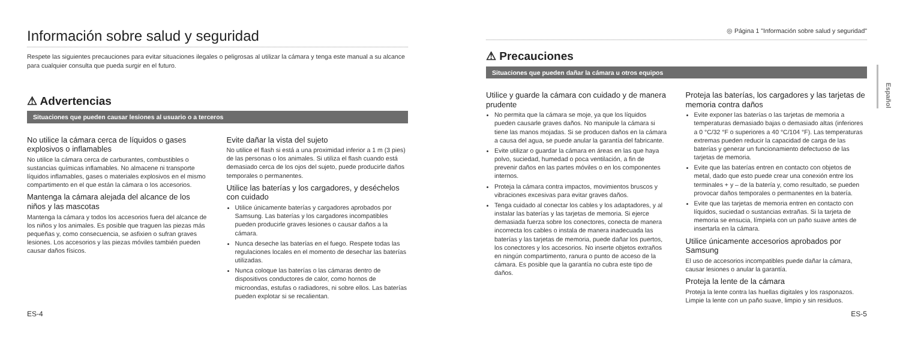Información sobre salud y seguridad
Respete las siguientes precauciones para evitar situaciones ilegales o peligrosas al utilizar la cámara y tenga este manual a su alcance para cualquier consulta que pueda surgir en el futuro.
⚠ Advertencias
Situaciones que pueden causar lesiones al usuario o a terceros
No utilice la cámara cerca de líquidos o gases explosivos o inflamables
No utilice la cámara cerca de carburantes, combustibles o sustancias químicas inflamables. No almacene ni transporte líquidos inflamables, gases o materiales explosivos en el mismo compartimento en el que están la cámara o los accesorios.
Mantenga la cámara alejada del alcance de los niños y las mascotas
Mantenga la cámara y todos los accesorios fuera del alcance de los niños y los animales. Es posible que traguen las piezas más pequeñas y, como consecuencia, se asfixien o sufran graves lesiones. Los accesorios y las piezas móviles también pueden causar daños físicos.
Evite dañar la vista del sujeto
No utilice el flash si está a una proximidad inferior a 1 m (3 pies) de las personas o los animales. Si utiliza el flash cuando está demasiado cerca de los ojos del sujeto, puede producirle daños temporales o permanentes.
Utilice las baterías y los cargadores, y deséchelos con cuidado
Utilice únicamente baterías y cargadores aprobados por Samsung. Las baterías y los cargadores incompatibles pueden producirle graves lesiones o causar daños a la cámara.
Nunca deseche las baterías en el fuego. Respete todas las regulaciones locales en el momento de desechar las baterías utilizadas.
Nunca coloque las baterías o las cámaras dentro de dispositivos conductores de calor, como hornos de microondas, estufas o radiadores, ni sobre ellos. Las baterías pueden explotar si se recalientan.
ES-4
◎ Página 1 "Información sobre salud y seguridad"
⚠ Precauciones
Situaciones que pueden dañar la cámara u otros equipos
Utilice y guarde la cámara con cuidado y de manera prudente
No permita que la cámara se moje, ya que los líquidos pueden causarle graves daños. No manipule la cámara si tiene las manos mojadas. Si se producen daños en la cámara a causa del agua, se puede anular la garantía del fabricante.
Evite utilizar o guardar la cámara en áreas en las que haya polvo, suciedad, humedad o poca ventilación, a fin de prevenir daños en las partes móviles o en los componentes internos.
Proteja la cámara contra impactos, movimientos bruscos y vibraciones excesivas para evitar graves daños.
Tenga cuidado al conectar los cables y los adaptadores, y al instalar las baterías y las tarjetas de memoria. Si ejerce demasiada fuerza sobre los conectores, conecta de manera incorrecta los cables o instala de manera inadecuada las baterías y las tarjetas de memoria, puede dañar los puertos, los conectores y los accesorios. No inserte objetos extraños en ningún compartimento, ranura o punto de acceso de la cámara. Es posible que la garantía no cubra este tipo de daños.
Proteja las baterías, los cargadores y las tarjetas de memoria contra daños
Evite exponer las baterías o las tarjetas de memoria a temperaturas demasiado bajas o demasiado altas (inferiores a 0 °C/32 °F o superiores a 40 °C/104 °F). Las temperaturas extremas pueden reducir la capacidad de carga de las baterías y generar un funcionamiento defectuoso de las tarjetas de memoria.
Evite que las baterías entren en contacto con objetos de metal, dado que esto puede crear una conexión entre los terminales + y – de la batería y, como resultado, se pueden provocar daños temporales o permanentes en la batería.
Evite que las tarjetas de memoria entren en contacto con líquidos, suciedad o sustancias extrañas. Si la tarjeta de memoria se ensucia, límpiela con un paño suave antes de insertarla en la cámara.
Utilice únicamente accesorios aprobados por Samsung
El uso de accesorios incompatibles puede dañar la cámara, causar lesiones o anular la garantía.
Proteja la lente de la cámara
Proteja la lente contra las huellas digitales y los rasponazos. Limpie la lente con un paño suave, limpio y sin residuos.
ES-5
Español